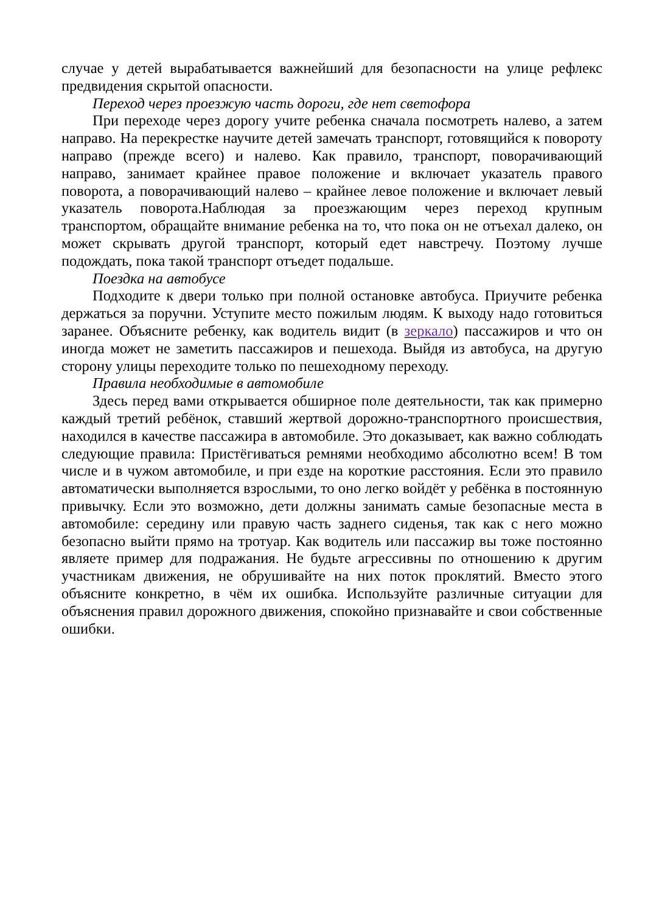случае у детей вырабатывается важнейший для безопасности на улице рефлекс предвидения скрытой опасности.
Переход через проезжую часть дороги, где нет светофора
При переходе через дорогу учите ребенка сначала посмотреть налево, а затем направо. На перекрестке научите детей замечать транспорт, готовящийся к повороту направо (прежде всего) и налево. Как правило, транспорт, поворачивающий направо, занимает крайнее правое положение и включает указатель правого поворота, а поворачивающий налево – крайнее левое положение и включает левый указатель поворота.Наблюдая за проезжающим через переход крупным транспортом, обращайте внимание ребенка на то, что пока он не отъехал далеко, он может скрывать другой транспорт, который едет навстречу. Поэтому лучше подождать, пока такой транспорт отъедет подальше.
Поездка на автобусе
Подходите к двери только при полной остановке автобуса. Приучите ребенка держаться за поручни. Уступите место пожилым людям. К выходу надо готовиться заранее. Объясните ребенку, как водитель видит (в зеркало) пассажиров и что он иногда может не заметить пассажиров и пешехода. Выйдя из автобуса, на другую сторону улицы переходите только по пешеходному переходу.
Правила необходимые в автомобиле
Здесь перед вами открывается обширное поле деятельности, так как примерно каждый третий ребёнок, ставший жертвой дорожно-транспортного происшествия, находился в качестве пассажира в автомобиле. Это доказывает, как важно соблюдать следующие правила: Пристёгиваться ремнями необходимо абсолютно всем! В том числе и в чужом автомобиле, и при езде на короткие расстояния. Если это правило автоматически выполняется взрослыми, то оно легко войдёт у ребёнка в постоянную привычку. Если это возможно, дети должны занимать самые безопасные места в автомобиле: середину или правую часть заднего сиденья, так как с него можно безопасно выйти прямо на тротуар. Как водитель или пассажир вы тоже постоянно являете пример для подражания. Не будьте агрессивны по отношению к другим участникам движения, не обрушивайте на них поток проклятий. Вместо этого объясните конкретно, в чём их ошибка. Используйте различные ситуации для объяснения правил дорожного движения, спокойно признавайте и свои собственные ошибки.